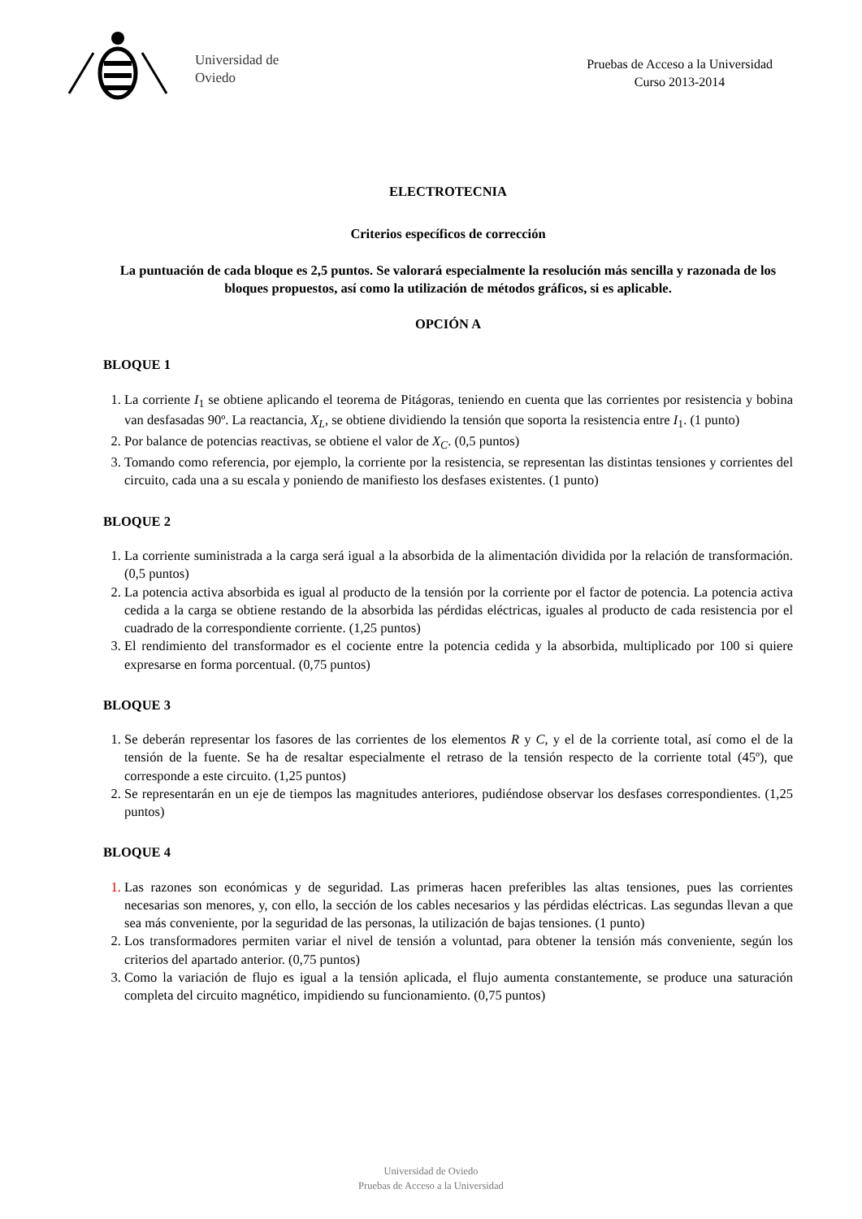Universidad de
Oviedo
Pruebas de Acceso a la Universidad
Curso 2013-2014
ELECTROTECNIA
Criterios específicos de corrección
La puntuación de cada bloque es 2,5 puntos. Se valorará especialmente la resolución más sencilla y razonada de los bloques propuestos, así como la utilización de métodos gráficos, si es aplicable.
OPCIÓN A
BLOQUE 1
1. La corriente I<sub>1</sub> se obtiene aplicando el teorema de Pitágoras, teniendo en cuenta que las corrientes por resistencia y bobina van desfasadas 90º. La reactancia, X<sub>L</sub>, se obtiene dividiendo la tensión que soporta la resistencia entre I<sub>1</sub>. (1 punto)
2. Por balance de potencias reactivas, se obtiene el valor de X<sub>C</sub>. (0,5 puntos)
3. Tomando como referencia, por ejemplo, la corriente por la resistencia, se representan las distintas tensiones y corrientes del circuito, cada una a su escala y poniendo de manifiesto los desfases existentes. (1 punto)
BLOQUE 2
1. La corriente suministrada a la carga será igual a la absorbida de la alimentación dividida por la relación de transformación. (0,5 puntos)
2. La potencia activa absorbida es igual al producto de la tensión por la corriente por el factor de potencia. La potencia activa cedida a la carga se obtiene restando de la absorbida las pérdidas eléctricas, iguales al producto de cada resistencia por el cuadrado de la correspondiente corriente. (1,25 puntos)
3. El rendimiento del transformador es el cociente entre la potencia cedida y la absorbida, multiplicado por 100 si quiere expresarse en forma porcentual. (0,75 puntos)
BLOQUE 3
1. Se deberán representar los fasores de las corrientes de los elementos R y C, y el de la corriente total, así como el de la tensión de la fuente. Se ha de resaltar especialmente el retraso de la tensión respecto de la corriente total (45º), que corresponde a este circuito. (1,25 puntos)
2. Se representarán en un eje de tiempos las magnitudes anteriores, pudiéndose observar los desfases correspondientes. (1,25 puntos)
BLOQUE 4
1. Las razones son económicas y de seguridad. Las primeras hacen preferibles las altas tensiones, pues las corrientes necesarias son menores, y, con ello, la sección de los cables necesarios y las pérdidas eléctricas. Las segundas llevan a que sea más conveniente, por la seguridad de las personas, la utilización de bajas tensiones. (1 punto)
2. Los transformadores permiten variar el nivel de tensión a voluntad, para obtener la tensión más conveniente, según los criterios del apartado anterior. (0,75 puntos)
3. Como la variación de flujo es igual a la tensión aplicada, el flujo aumenta constantemente, se produce una saturación completa del circuito magnético, impidiendo su funcionamiento. (0,75 puntos)
Universidad de Oviedo
Pruebas de Acceso a la Universidad